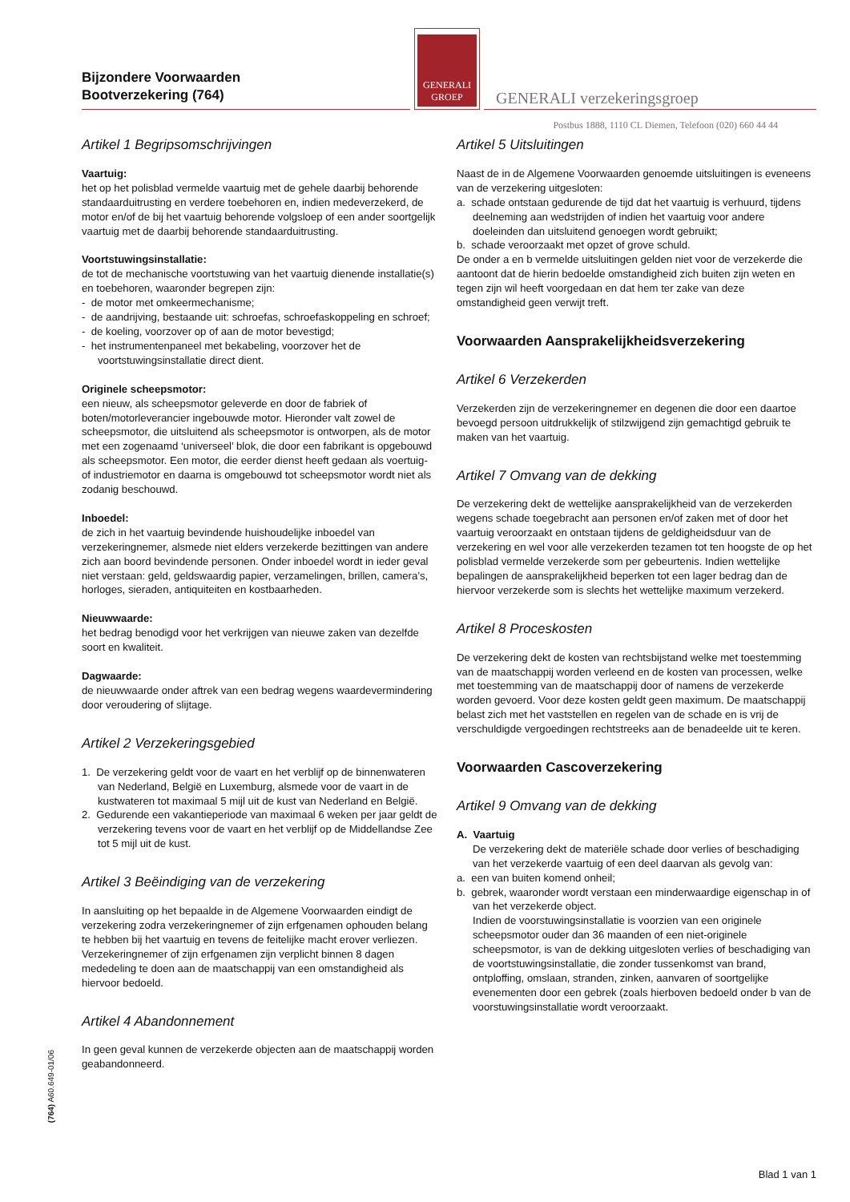Bijzondere Voorwaarden
Bootverzekering (764)
GENERALI
GROEP
GENERALI verzekeringsgroep
Postbus 1888, 1110 CL Diemen, Telefoon (020) 660 44 44
Artikel 1 Begripsomschrijvingen
Vaartuig:
het op het polisblad vermelde vaartuig met de gehele daarbij behorende standaarduitrusting en verdere toebehoren en, indien medeverzekerd, de motor en/of de bij het vaartuig behorende volgsloep of een ander soortgelijk vaartuig met de daarbij behorende standaarduitrusting.
Voortstuwingsinstallatie:
de tot de mechanische voortstuwing van het vaartuig dienende installatie(s) en toebehoren, waaronder begrepen zijn:
- de motor met omkeermechanisme;
- de aandrijving, bestaande uit: schroefas, schroefaskoppeling en schroef;
- de koeling, voorzover op of aan de motor bevestigd;
- het instrumentenpaneel met bekabeling, voorzover het de voortstuwingsinstallatie direct dient.
Originele scheepsmotor:
een nieuw, als scheepsmotor geleverde en door de fabriek of boten/motorleverancier ingebouwde motor. Hieronder valt zowel de scheepsmotor, die uitsluitend als scheepsmotor is ontworpen, als de motor met een zogenaamd ‘universeel’ blok, die door een fabrikant is opgebouwd als scheepsmotor. Een motor, die eerder dienst heeft gedaan als voertuig- of industriemotor en daarna is omgebouwd tot scheepsmotor wordt niet als zodanig beschouwd.
Inboedel:
de zich in het vaartuig bevindende huishoudelijke inboedel van verzekeringnemer, alsmede niet elders verzekerde bezittingen van andere zich aan boord bevindende personen. Onder inboedel wordt in ieder geval niet verstaan: geld, geldswaardig papier, verzamelingen, brillen, camera’s, horloges, sieraden, antiquiteiten en kostbaarheden.
Nieuwwaarde:
het bedrag benodigd voor het verkrijgen van nieuwe zaken van dezelfde soort en kwaliteit.
Dagwaarde:
de nieuwwaarde onder aftrek van een bedrag wegens waardevermindering door veroudering of slijtage.
Artikel 2 Verzekeringsgebied
1. De verzekering geldt voor de vaart en het verblijf op de binnenwateren van Nederland, België en Luxemburg, alsmede voor de vaart in de kustwateren tot maximaal 5 mijl uit de kust van Nederland en België.
2. Gedurende een vakantieperiode van maximaal 6 weken per jaar geldt de verzekering tevens voor de vaart en het verblijf op de Middellandse Zee tot 5 mijl uit de kust.
Artikel 3 Beëindiging van de verzekering
In aansluiting op het bepaalde in de Algemene Voorwaarden eindigt de verzekering zodra verzekeringnemer of zijn erfgenamen ophouden belang te hebben bij het vaartuig en tevens de feitelijke macht erover verliezen. Verzekeringnemer of zijn erfgenamen zijn verplicht binnen 8 dagen mededeling te doen aan de maatschappij van een omstandigheid als hiervoor bedoeld.
Artikel 4 Abandonnement
In geen geval kunnen de verzekerde objecten aan de maatschappij worden geabandonneerd.
Artikel 5 Uitsluitingen
Naast de in de Algemene Voorwaarden genoemde uitsluitingen is eveneens van de verzekering uitgesloten:
a. schade ontstaan gedurende de tijd dat het vaartuig is verhuurd, tijdens deelneming aan wedstrijden of indien het vaartuig voor andere doeleinden dan uitsluitend genoegen wordt gebruikt;
b. schade veroorzaakt met opzet of grove schuld.
De onder a en b vermelde uitsluitingen gelden niet voor de verzekerde die aantoont dat de hierin bedoelde omstandigheid zich buiten zijn weten en tegen zijn wil heeft voorgedaan en dat hem ter zake van deze omstandigheid geen verwijt treft.
Voorwaarden Aansprakelijkheidsverzekering
Artikel 6 Verzekerden
Verzekerden zijn de verzekeringnemer en degenen die door een daartoe bevoegd persoon uitdrukkelijk of stilzwijgend zijn gemachtigd gebruik te maken van het vaartuig.
Artikel 7 Omvang van de dekking
De verzekering dekt de wettelijke aansprakelijkheid van de verzekerden wegens schade toegebracht aan personen en/of zaken met of door het vaartuig veroorzaakt en ontstaan tijdens de geldigheidsduur van de verzekering en wel voor alle verzekerden tezamen tot ten hoogste de op het polisblad vermelde verzekerde som per gebeurtenis. Indien wettelijke bepalingen de aansprakelijkheid beperken tot een lager bedrag dan de hiervoor verzekerde som is slechts het wettelijke maximum verzekerd.
Artikel 8 Proceskosten
De verzekering dekt de kosten van rechtsbijstand welke met toestemming van de maatschappij worden verleend en de kosten van processen, welke met toestemming van de maatschappij door of namens de verzekerde worden gevoerd. Voor deze kosten geldt geen maximum. De maatschappij belast zich met het vaststellen en regelen van de schade en is vrij de verschuldigde vergoedingen rechtstreeks aan de benadeelde uit te keren.
Voorwaarden Cascoverzekering
Artikel 9 Omvang van de dekking
A. Vaartuig
De verzekering dekt de materiële schade door verlies of beschadiging van het verzekerde vaartuig of een deel daarvan als gevolg van:
a. een van buiten komend onheil;
b. gebrek, waaronder wordt verstaan een minderwaardige eigenschap in of van het verzekerde object.
Indien de voorstuwingsinstallatie is voorzien van een originele scheepsmotor ouder dan 36 maanden of een niet-originele scheepsmotor, is van de dekking uitgesloten verlies of beschadiging van de voortstuwingsinstallatie, die zonder tussenkomst van brand, ontploffing, omslaan, stranden, zinken, aanvaren of soortgelijke evenementen door een gebrek (zoals hierboven bedoeld onder b van de voorstuwingsinstallatie wordt veroorzaakt.
(764) A60.649-01/06
Blad 1 van 1